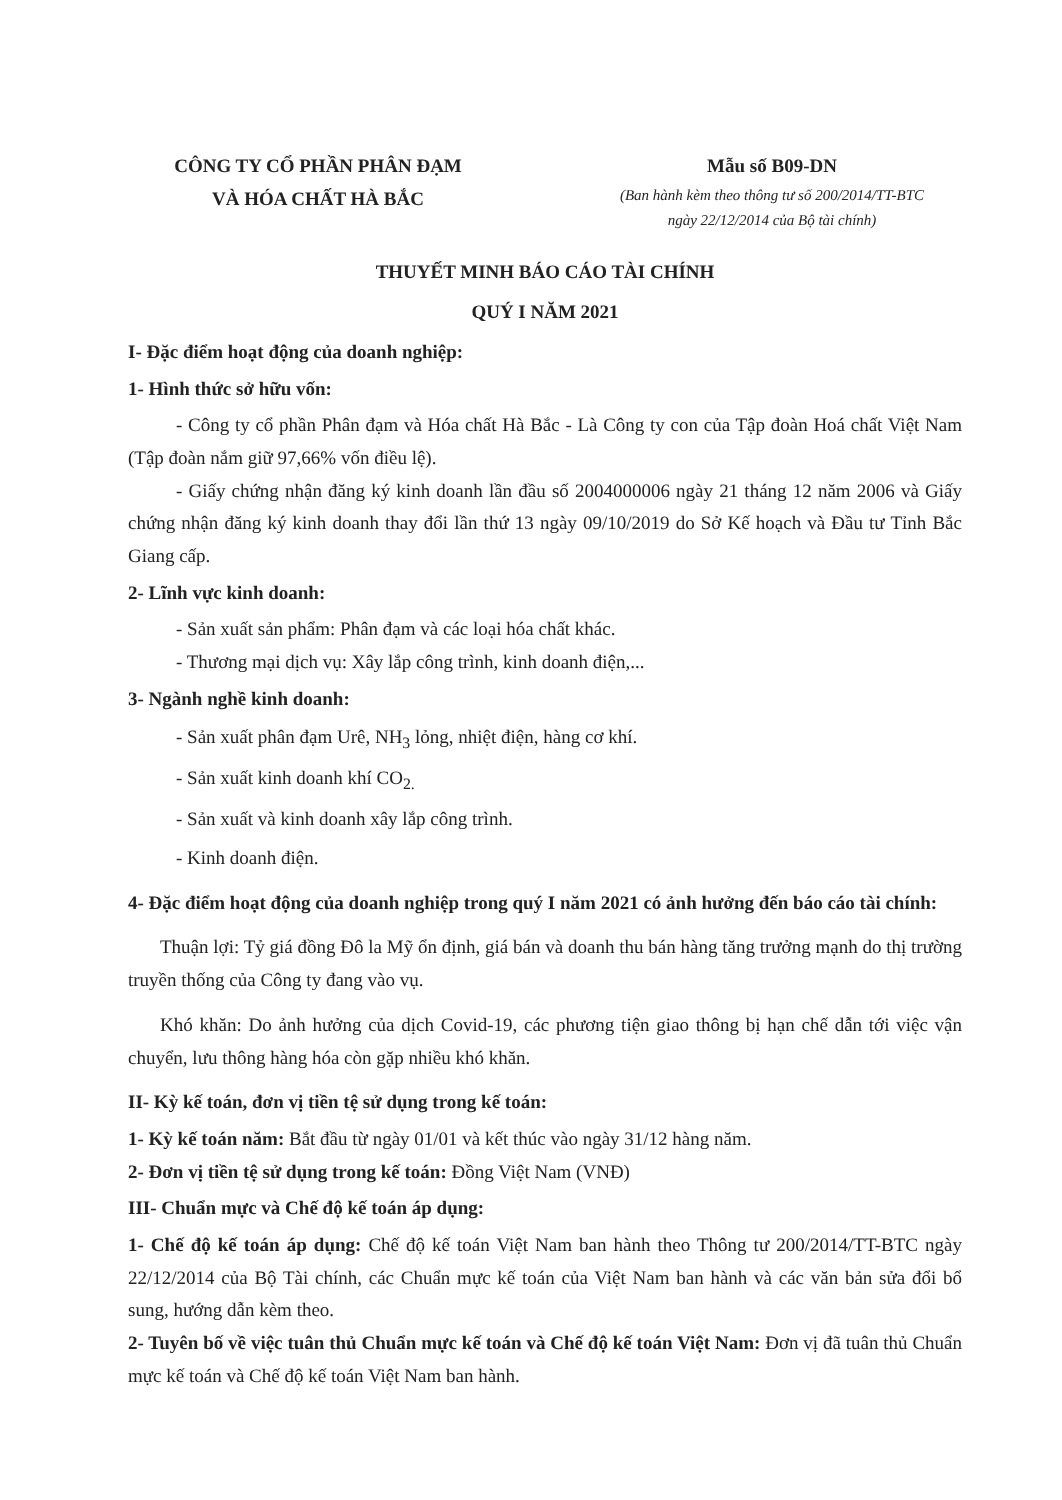CÔNG TY CỔ PHẦN PHÂN ĐẠM
VÀ HÓA CHẤT HÀ BẮC
Mẫu số B09-DN
(Ban hành kèm theo thông tư số 200/2014/TT-BTC
ngày 22/12/2014 của Bộ tài chính)
THUYẾT MINH BÁO CÁO TÀI CHÍNH
QUÝ I NĂM 2021
I- Đặc điểm hoạt động của doanh nghiệp:
1- Hình thức sở hữu vốn:
- Công ty cổ phần Phân đạm và Hóa chất Hà Bắc - Là Công ty con của Tập đoàn Hoá chất Việt Nam (Tập đoàn nắm giữ 97,66% vốn điều lệ).
- Giấy chứng nhận đăng ký kinh doanh lần đầu số 2004000006 ngày 21 tháng 12 năm 2006 và Giấy chứng nhận đăng ký kinh doanh thay đổi lần thứ 13 ngày 09/10/2019 do Sở Kế hoạch và Đầu tư Tỉnh Bắc Giang cấp.
2- Lĩnh vực kinh doanh:
- Sản xuất sản phẩm: Phân đạm và các loại hóa chất khác.
- Thương mại dịch vụ: Xây lắp công trình, kinh doanh điện,...
3- Ngành nghề kinh doanh:
- Sản xuất phân đạm Urê, NH<sub>3</sub> lỏng, nhiệt điện, hàng cơ khí.
- Sản xuất kinh doanh khí CO<sub>2.</sub>
- Sản xuất và kinh doanh xây lắp công trình.
- Kinh doanh điện.
4- Đặc điểm hoạt động của doanh nghiệp trong quý I năm 2021 có ảnh hưởng đến báo cáo tài chính:
Thuận lợi: Tỷ giá đồng Đô la Mỹ ổn định, giá bán và doanh thu bán hàng tăng trưởng mạnh do thị trường truyền thống của Công ty đang vào vụ.
Khó khăn: Do ảnh hưởng của dịch Covid-19, các phương tiện giao thông bị hạn chế dẫn tới việc vận chuyển, lưu thông hàng hóa còn gặp nhiều khó khăn.
II- Kỳ kế toán, đơn vị tiền tệ sử dụng trong kế toán:
1- Kỳ kế toán năm: Bắt đầu từ ngày 01/01 và kết thúc vào ngày 31/12 hàng năm.
2- Đơn vị tiền tệ sử dụng trong kế toán: Đồng Việt Nam (VNĐ)
III- Chuẩn mực và Chế độ kế toán áp dụng:
1- Chế độ kế toán áp dụng: Chế độ kế toán Việt Nam ban hành theo Thông tư 200/2014/TT-BTC ngày 22/12/2014 của Bộ Tài chính, các Chuẩn mực kế toán của Việt Nam ban hành và các văn bản sửa đổi bổ sung, hướng dẫn kèm theo.
2- Tuyên bố về việc tuân thủ Chuẩn mực kế toán và Chế độ kế toán Việt Nam: Đơn vị đã tuân thủ Chuẩn mực kế toán và Chế độ kế toán Việt Nam ban hành.